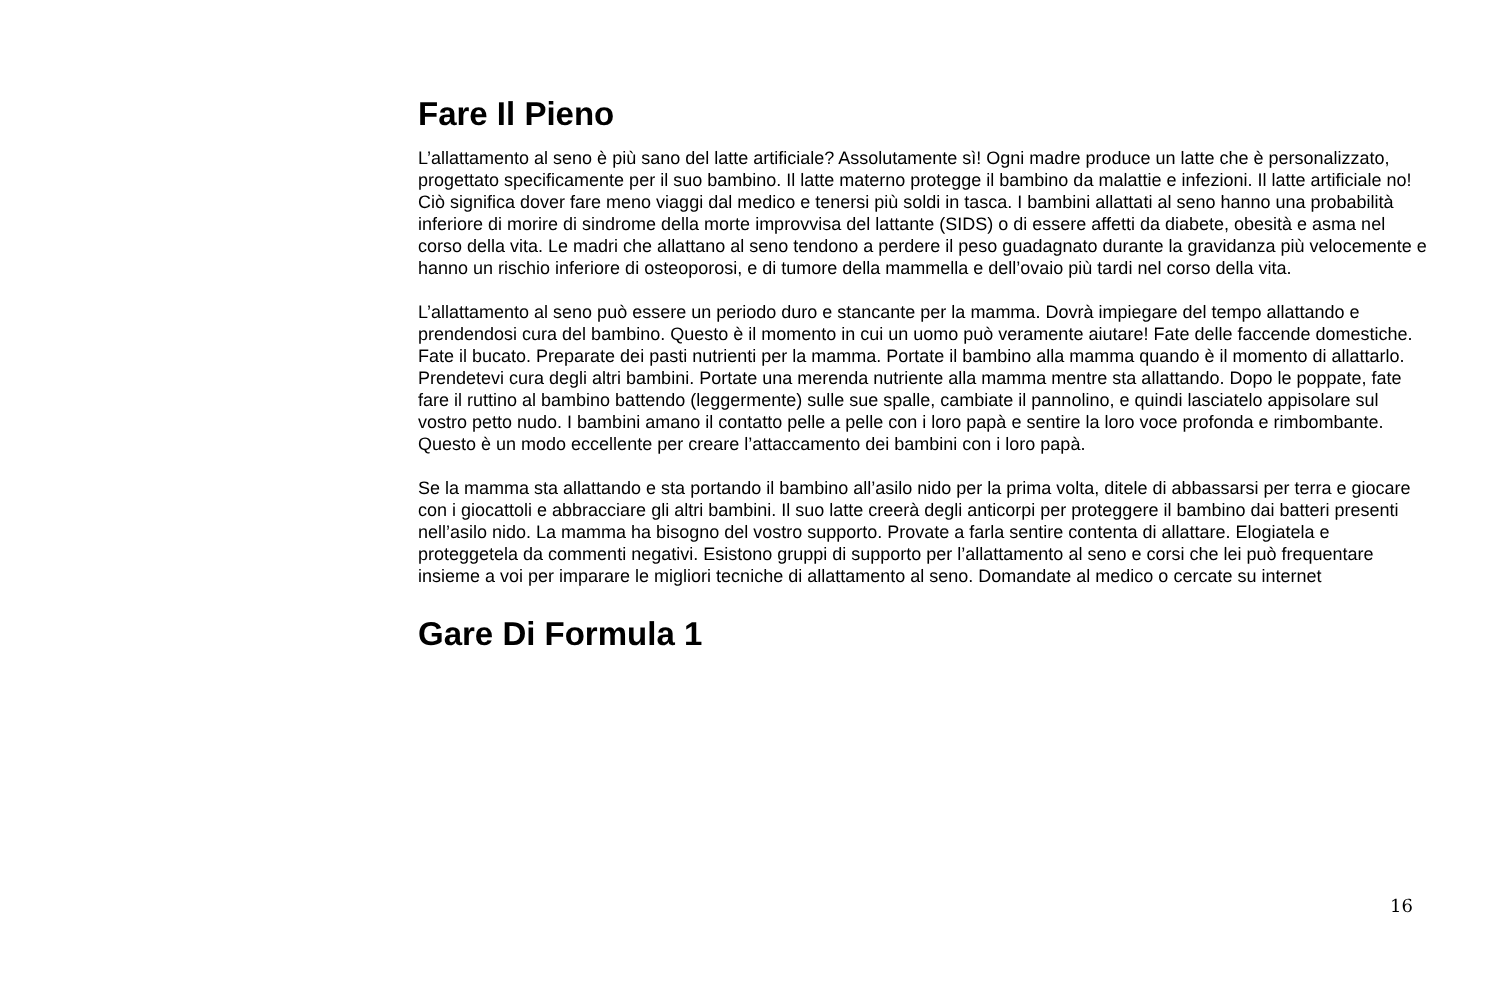Fare Il Pieno
L’allattamento al seno è più sano del latte artificiale? Assolutamente sì! Ogni madre produce un latte che è personalizzato, progettato specificamente per il suo bambino. Il latte materno protegge il bambino da malattie e infezioni. Il latte artificiale no! Ciò significa dover fare meno viaggi dal medico e tenersi più soldi in tasca. I bambini allattati al seno hanno una probabilità inferiore di morire di sindrome della morte improvvisa del lattante (SIDS) o di essere affetti da diabete, obesità e asma nel corso della vita. Le madri che allattano al seno tendono a perdere il peso guadagnato durante la gravidanza più velocemente e hanno un rischio inferiore di osteoporosi, e di tumore della mammella e dell’ovaio più tardi nel corso della vita.
L’allattamento al seno può essere un periodo duro e stancante per la mamma. Dovrà impiegare del tempo allattando e prendendosi cura del bambino. Questo è il momento in cui un uomo può veramente aiutare! Fate delle faccende domestiche. Fate il bucato. Preparate dei pasti nutrienti per la mamma. Portate il bambino alla mamma quando è il momento di allattarlo. Prendetevi cura degli altri bambini. Portate una merenda nutriente alla mamma mentre sta allattando. Dopo le poppate, fate fare il ruttino al bambino battendo (leggermente) sulle sue spalle, cambiate il pannolino, e quindi lasciatelo appisolare sul vostro petto nudo. I bambini amano il contatto pelle a pelle con i loro papà e sentire la loro voce profonda e rimbombante. Questo è un modo eccellente per creare l’attaccamento dei bambini con i loro papà.
Se la mamma sta allattando e sta portando il bambino all’asilo nido per la prima volta, ditele di abbassarsi per terra e giocare con i giocattoli e abbracciare gli altri bambini. Il suo latte creerà degli anticorpi per proteggere il bambino dai batteri presenti nell’asilo nido. La mamma ha bisogno del vostro supporto. Provate a farla sentire contenta di allattare. Elogiatela e proteggetela da commenti negativi. Esistono gruppi di supporto per l’allattamento al seno e corsi che lei può frequentare insieme a voi per imparare le migliori tecniche di allattamento al seno. Domandate al medico o cercate su internet
Gare Di Formula 1
16